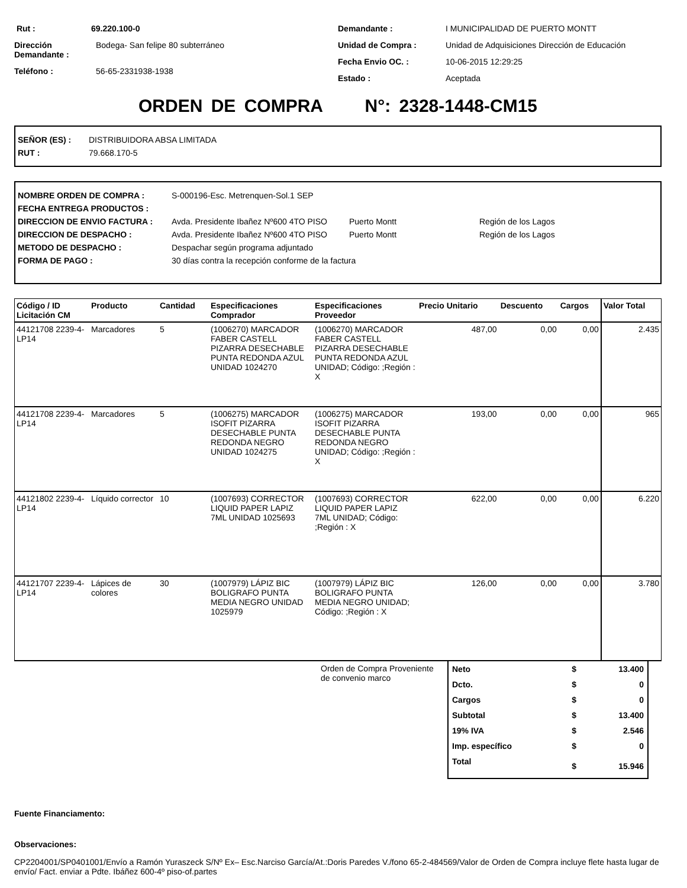Rut : 69.220.100-0
Dirección Demandante : Bodega- San felipe 80 subterráneo
Teléfono : 56-65-2331938-1938
Demandante : I MUNICIPALIDAD DE PUERTO MONTT
Unidad de Compra : Unidad de Adquisiciones Dirección de Educación
Fecha Envio OC. : 10-06-2015 12:29:25
Estado : Aceptada
ORDEN DE COMPRA N°: 2328-1448-CM15
SEÑOR (ES) : DISTRIBUIDORA ABSA LIMITADA
RUT : 79.668.170-5
NOMBRE ORDEN DE COMPRA : S-000196-Esc. Metrenquen-Sol.1 SEP
FECHA ENTREGA PRODUCTOS :
DIRECCION DE ENVIO FACTURA : Avda. Presidente Ibañez Nº600 4TO PISO Puerto Montt Región de los Lagos
DIRECCION DE DESPACHO : Avda. Presidente Ibañez Nº600 4TO PISO Puerto Montt Región de los Lagos
METODO DE DESPACHO : Despachar según programa adjuntado
FORMA DE PAGO : 30 días contra la recepción conforme de la factura
| Código / ID Licitación CM | Producto | Cantidad | Especificaciones Comprador | Especificaciones Proveedor | Precio Unitario | Descuento | Cargos | Valor Total |
| --- | --- | --- | --- | --- | --- | --- | --- | --- |
| 44121708 2239-4-LP14 | Marcadores | 5 | (1006270) MARCADOR FABER CASTELL PIZARRA DESECHABLE PUNTA REDONDA AZUL UNIDAD 1024270 | (1006270) MARCADOR FABER CASTELL PIZARRA DESECHABLE PUNTA REDONDA AZUL UNIDAD; Código: ;Región : X | 487,00 | 0,00 | 0,00 | 2.435 |
| 44121708 2239-4-LP14 | Marcadores | 5 | (1006275) MARCADOR ISOFIT PIZARRA DESECHABLE PUNTA REDONDA NEGRO UNIDAD 1024275 | (1006275) MARCADOR ISOFIT PIZARRA DESECHABLE PUNTA REDONDA NEGRO UNIDAD; Código: ;Región : X | 193,00 | 0,00 | 0,00 | 965 |
| 44121802 2239-4-LP14 | Líquido corrector | 10 | (1007693) CORRECTOR LIQUID PAPER LAPIZ 7ML UNIDAD 1025693 | (1007693) CORRECTOR LIQUID PAPER LAPIZ 7ML UNIDAD; Código: ;Región : X | 622,00 | 0,00 | 0,00 | 6.220 |
| 44121707 2239-4-LP14 | Lápices de colores | 30 | (1007979) LÁPIZ BIC BOLIGRAFO PUNTA MEDIA NEGRO UNIDAD 1025979 | (1007979) LÁPIZ BIC BOLIGRAFO PUNTA MEDIA NEGRO UNIDAD; Código: ;Región : X | 126,00 | 0,00 | 0,00 | 3.780 |
Orden de Compra Proveniente de convenio marco
| Neto | $ | 13.400 |
| Dcto. | $ | 0 |
| Cargos | $ | 0 |
| Subtotal | $ | 13.400 |
| 19% IVA | $ | 2.546 |
| Imp. específico | $ | 0 |
| Total | $ | 15.946 |
Fuente Financiamento:
Observaciones:
CP2204001/SP0401001/Envío a Ramón Yuraszeck S/Nº Ex– Esc.Narciso García/At.:Doris Paredes V./fono 65-2-484569/Valor de Orden de Compra incluye flete hasta lugar de envío/ Fact. enviar a Pdte. Ibáñez 600-4º piso-of.partes